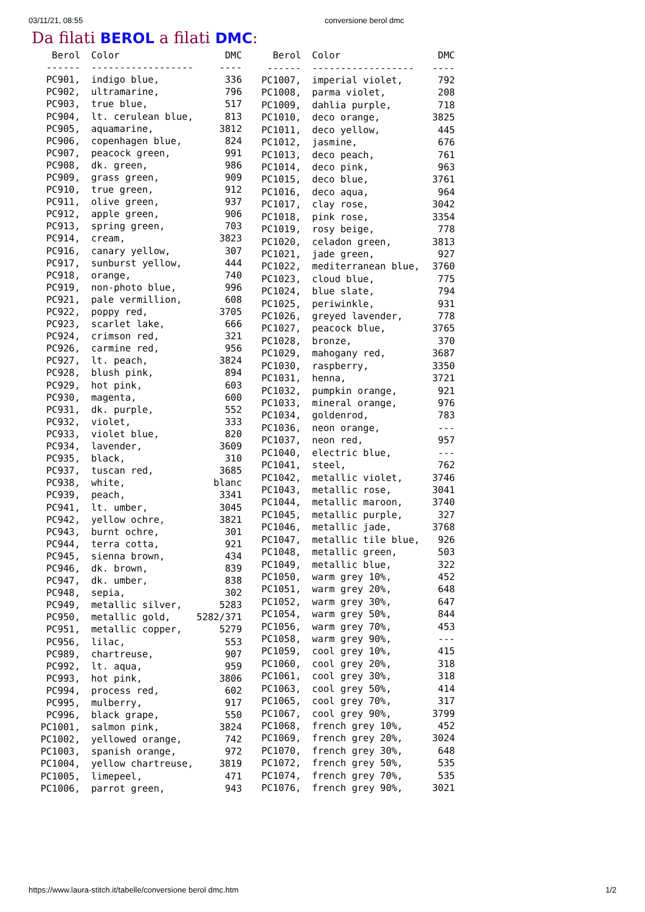03/11/21, 08:55 conversione berol dmc
Da filati BEROL a filati DMC:
| Berol | Color | DMC |
| --- | --- | --- |
| ------ | ------------------ | ---- |
| PC901, | indigo blue, | 336 |
| PC902, | ultramarine, | 796 |
| PC903, | true blue, | 517 |
| PC904, | lt. cerulean blue, | 813 |
| PC905, | aquamarine, | 3812 |
| PC906, | copenhagen blue, | 824 |
| PC907, | peacock green, | 991 |
| PC908, | dk. green, | 986 |
| PC909, | grass green, | 909 |
| PC910, | true green, | 912 |
| PC911, | olive green, | 937 |
| PC912, | apple green, | 906 |
| PC913, | spring green, | 703 |
| PC914, | cream, | 3823 |
| PC916, | canary yellow, | 307 |
| PC917, | sunburst yellow, | 444 |
| PC918, | orange, | 740 |
| PC919, | non-photo blue, | 996 |
| PC921, | pale vermillion, | 608 |
| PC922, | poppy red, | 3705 |
| PC923, | scarlet lake, | 666 |
| PC924, | crimson red, | 321 |
| PC926, | carmine red, | 956 |
| PC927, | lt. peach, | 3824 |
| PC928, | blush pink, | 894 |
| PC929, | hot pink, | 603 |
| PC930, | magenta, | 600 |
| PC931, | dk. purple, | 552 |
| PC932, | violet, | 333 |
| PC933, | violet blue, | 820 |
| PC934, | lavender, | 3609 |
| PC935, | black, | 310 |
| PC937, | tuscan red, | 3685 |
| PC938, | white, | blanc |
| PC939, | peach, | 3341 |
| PC941, | lt. umber, | 3045 |
| PC942, | yellow ochre, | 3821 |
| PC943, | burnt ochre, | 301 |
| PC944, | terra cotta, | 921 |
| PC945, | sienna brown, | 434 |
| PC946, | dk. brown, | 839 |
| PC947, | dk. umber, | 838 |
| PC948, | sepia, | 302 |
| PC949, | metallic silver, | 5283 |
| PC950, | metallic gold, | 5282/371 |
| PC951, | metallic copper, | 5279 |
| PC956, | lilac, | 553 |
| PC989, | chartreuse, | 907 |
| PC992, | lt. aqua, | 959 |
| PC993, | hot pink, | 3806 |
| PC994, | process red, | 602 |
| PC995, | mulberry, | 917 |
| PC996, | black grape, | 550 |
| PC1001, | salmon pink, | 3824 |
| PC1002, | yellowed orange, | 742 |
| PC1003, | spanish orange, | 972 |
| PC1004, | yellow chartreuse, | 3819 |
| PC1005, | limepeel, | 471 |
| PC1006, | parrot green, | 943 |
| Berol | Color | DMC |
| --- | --- | --- |
| ------ | ------------------ | ---- |
| PC1007, | imperial violet, | 792 |
| PC1008, | parma violet, | 208 |
| PC1009, | dahlia purple, | 718 |
| PC1010, | deco orange, | 3825 |
| PC1011, | deco yellow, | 445 |
| PC1012, | jasmine, | 676 |
| PC1013, | deco peach, | 761 |
| PC1014, | deco pink, | 963 |
| PC1015, | deco blue, | 3761 |
| PC1016, | deco aqua, | 964 |
| PC1017, | clay rose, | 3042 |
| PC1018, | pink rose, | 3354 |
| PC1019, | rosy beige, | 778 |
| PC1020, | celadon green, | 3813 |
| PC1021, | jade green, | 927 |
| PC1022, | mediterranean blue, | 3760 |
| PC1023, | cloud blue, | 775 |
| PC1024, | blue slate, | 794 |
| PC1025, | periwinkle, | 931 |
| PC1026, | greyed lavender, | 778 |
| PC1027, | peacock blue, | 3765 |
| PC1028, | bronze, | 370 |
| PC1029, | mahogany red, | 3687 |
| PC1030, | raspberry, | 3350 |
| PC1031, | henna, | 3721 |
| PC1032, | pumpkin orange, | 921 |
| PC1033, | mineral orange, | 976 |
| PC1034, | goldenrod, | 783 |
| PC1036, | neon orange, | --- |
| PC1037, | neon red, | 957 |
| PC1040, | electric blue, | --- |
| PC1041, | steel, | 762 |
| PC1042, | metallic violet, | 3746 |
| PC1043, | metallic rose, | 3041 |
| PC1044, | metallic maroon, | 3740 |
| PC1045, | metallic purple, | 327 |
| PC1046, | metallic jade, | 3768 |
| PC1047, | metallic tile blue, | 926 |
| PC1048, | metallic green, | 503 |
| PC1049, | metallic blue, | 322 |
| PC1050, | warm grey 10%, | 452 |
| PC1051, | warm grey 20%, | 648 |
| PC1052, | warm grey 30%, | 647 |
| PC1054, | warm grey 50%, | 844 |
| PC1056, | warm grey 70%, | 453 |
| PC1058, | warm grey 90%, | --- |
| PC1059, | cool grey 10%, | 415 |
| PC1060, | cool grey 20%, | 318 |
| PC1061, | cool grey 30%, | 318 |
| PC1063, | cool grey 50%, | 414 |
| PC1065, | cool grey 70%, | 317 |
| PC1067, | cool grey 90%, | 3799 |
| PC1068, | french grey 10%, | 452 |
| PC1069, | french grey 20%, | 3024 |
| PC1070, | french grey 30%, | 648 |
| PC1072, | french grey 50%, | 535 |
| PC1074, | french grey 70%, | 535 |
| PC1076, | french grey 90%, | 3021 |
https://www.laura-stitch.it/tabelle/conversione berol dmc.htm 1/2